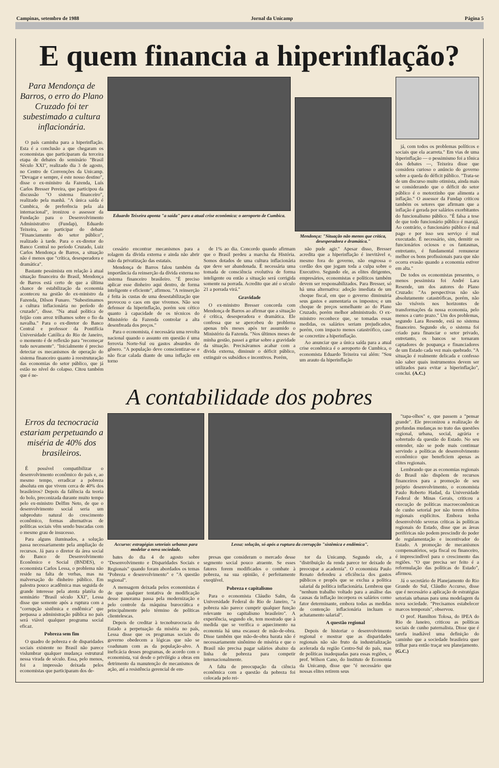Campinas, setembro de 1988 Jornal da Unicamp Página 5
E quem financia a hiperinflação?
Para Mendonça de Barros, o erro do Plano Cruzado foi ter subestimado a cultura inflacionária.
O país caminha para a hiperinflação. Esta é a conclusão a que chegaram os economistas que participaram da terceira etapa de debates do seminário "Brasil Século XXI", realizado dia 3 de agosto, no Centro de Convenções da Unicamp. "Devagar e sempre, é este nosso destino", disse o ex-ministro da Fazenda, Luís Carlos Bresser Pereira, que participou da discussão "O sistema financeiro", realizado pela manhã. "A única saída é Cumbica, de preferência pela ala internacional", ironizou o assessor da Fundação para o Desenvolvimento Administrativo (Fundap), Eduardo Teixeira, ao participar do debate "Financiamento do setor público", realizado à tarde. Para o ex-diretor do Banco Central no período Cruzado, Luiz Carlos Mendonça de Barros, a situação não é menos que "crítica, desesperadora e dramática".
Bastante pessimista em relação à atual situação financeira do Brasil, Mendonça de Barros está certo de que a última chance de estabilização da economia aconteceu na gestão do ex-ministro da Fazenda, Dilson Funaro. "Subestimamos a cultura inflacionária no período do cruzado", disse. "Na atual política de feijão com arroz trilhamos sobre o fio da navalha." Para o ex-diretor do Banco Central e professor da Pontifícia Universidade Católica do Rio de Janeiro, o momento é de reflexão para "recomeçar tudo novamente". "Inicialmente é preciso detectar os mecanismos de operação do sistema financeiro quanto à reestruturação das economias do setor público, que já estão no nível do colapso. Citou também que é ne-
Eduardo Teixeira aponta "a saída" para a atual crise econômica: o aeroporto de Cumbica.
Mendonça: "Situação não menos que crítica, desesperadora e dramática."
cessário encontrar mecanismos para a rolagem da dívida externa e ainda não abrir mão da privatização das estatais.
Mendonça de Barros falou também da importância da reinserção da dívida externa no sistema financeiro brasileiro. "É preciso aplicar esse dinheiro aqui dentro, de forma inteligente e eficiente", afirmou. "A reinserção é feita às custas de uma desestabilização que provocou o caos em que vivemos. Não sou defensor da hiperinflação, porém sou cético quanto à capacidade de os técnicos do Ministério da Fazenda controlar a alta desenfreada dos preços."
Para o economista, é necessária uma revolta nacional quando o assunto em questão é uma ferrovia Norte-Sul ou gastos absurdos do gênero. "A população deve conscientizar-se e não ficar calada diante de uma inflação em torno
de 1% ao dia. Concordo quando afirmam que o Brasil perdeu a marcha da História. Somos dotados de uma cultura inflacionária que deve ser abandonada. É necessária uma tomada de consciência evolutiva de forma inteligente ou então a situação será corrigida somente na porrada. Acredito que até o século 21 a porrada virá."
Gravidade
O ex-ministro Bresser concorda com Mendonça de Barros ao afirmar que a situação é crítica, desesperadora e dramática. Ele confessa que se apercebeu do problema apenas três meses após ter assumido o Ministério da Fazenda. "Nos últimos meses de minha gestão, passei a gritar sobre a gravidade da situação. Precisávamos acabar com a dívida externa, diminuir o déficit público, extinguir os subsídios e incentivos. Porém,
não pude agir." Apesar disso, Bresser acredita que a hiperinflação é inevitável e, mesmo fora do governo, não engrossa o cordão dos que jogam toda a culpa sobre o Executivo. Segundo ele, as elites dirigentes, empresários, economistas e políticos também devem ser responsabilizados. Para Bresser, só há uma alternativa: adoção imediata de um choque fiscal, em que o governo diminuiria seus gastos e aumentaria os impostos; e um choque de preços semelhante ao do Plano Cruzado, porém melhor administrado. O ex-ministro reconhece que, se tomadas essas medidas, os salários seriam prejudicados, porém, com impacto menos catastrófico, caso se concretize a hiperinflação.
Ao anunciar que a única saída para a atual crise econômica é o aeroporto de Cumbica, o economista Eduardo Teixeira vai além: "Sou um arauto da hiperinflação
já, com todos os problemas políticos e sociais que ela acarreta." Em vias de uma hiperinflação — o pessimismo foi a tônica dos debates —, Teixeira disse que considera curioso o anúncio do governo sobre a queda do déficit público. "Trata-se de um discurso muito otimista, ainda mais se considerando que o déficit do setor público é o motorzinho que alimenta a inflação." O assessor da Fundap criticou também os setores que afirmam que a inflação é gerada por salários exorbitantes do funcionalismo público. "É falsa a tese de que todo funcionário público é marajá. Ao contrário, o funcionário público é mal pago e por isso seu serviço é mal executado. É necessário, sim, demitir os funcionários ociosos e os fantasmas, entretanto, é fundamental remunerar melhor os bons profissionais para que não ocorra evasão quando a economia estiver em alta."
De todos os economistas presentes, o menos pessimista foi André Lara Resende, um dos autores do Plano Cruzado: "As perspectivas não são absolutamente catastróficas, porém, não são visíveis nos horizontes de transformações da nossa economia, pelo menos a curto prazo." Um dos problemas, segundo Lara Resende, está no sistema financeiro. Segundo ele, o sistema foi criado para financiar o setor privado, entretanto, os bancos se tornaram captadores de poupança e financiadores de um Estado cada vez mais quebrado. "A situação é realmente delicada e confesso não saber quais instrumentos devem ser utilizados para evitar a hiperinflação", conclui. (A.C.)
A contabilidade dos pobres
Erros da tecnocracia estariam perpetuando a miséria de 40% dos brasileiros.
É possível compatibilizar o desenvolvimento econômico do país e, ao mesmo tempo, erradicar a pobreza absoluta em que vivem cerca de 40% dos brasileiros? Depois da falência da teoria do bolo, preconizada durante muito tempo pelo ex-ministro Delfim Neto, de que o desenvolvimento social seria um subproduto natural do crescimento econômico, formas alternativas de políticas sociais vêm sendo buscadas com o mesmo grau de insucesso.
Para alguns iluminados, a solução passa necessariamente pela ampliação de recursos. Já para o diretor da área social do Banco de Desenvolvimento Econômico e Social (BNDES), o economista Carlos Lessa, o problema não reside na falta de verbas, mas na malversação do dinheiro público. Em palestra pouco acadêmica mas seguida de grande interesse pela atenta platéia do seminário "Brasil século XXI", Lessa disse que somente após a ruptura com a "corrupção sistêmica e endêmica" que perpassa a administração pública no país será viável qualquer programa social eficaz.
Pobreza sem fim
O quadro de pobreza e de disparidades sociais existente no Brasil não parece vislumbrar qualquer mudança estrutural nessa virada de século. Essa, pelo menos, foi a impressão deixada pelos economistas que participaram dos de-
Accurso: estragégias setoriais urbanas para modelar a nova sociedade.
Lessa: solução, só após a ruptura da corrupção "sistêmica e endêmica".
bates do dia 4 de agosto sobre "Desenvolvimento e Disparidades Sociais e Regionais" quando foram abordados os temas "Pobreza e desenvolvimento" e "A questão regional".
A mensagem deixada pelos economistas é de que qualquer tentativa de modificação desse panorama passa pela modernização e pelo controle da máquina burocrática e principalmente pelo término de políticas clientelescas.
Depois de creditar à tecnoburocracia do Estado a perpetuação da miséria no país, Lessa disse que os programas sociais do governo obedecem a lógicas que não se coadunam com as da população-alvo. A ineficácia desses programas, de acordo com o economista, vai desde o privilégio a obras em detrimento da manutenção de mecanismos de ação, até a resistência gerencial de em-
presas que consideram o mercado desse segmento social pouco atraente. Se esses fatores forem modificados o combate à pobreza, na sua opinião, é perfeitamente exeqüível.
Pobreza e capitalismo
Para o economista Cláudio Salm, da Universidade Federal do Rio de Janeiro, "a pobreza não parece cumprir qualquer função relevante no capitalismo brasileiro". A experiência, segundo ele, tem mostrado que à medida que se verifica o aquecimento na economia há uma escassez de mão-de-obra. Disse também que mão-de-obra barata não é necessariamente sinônimo de miséria e que o Brasil não precisa pagar salários abaixo da linha de pobreza para competir internacionalmente.
A falta de preocupação da ciência econômica com a questão da pobreza foi colocada pelo rei-
tor da Unicamp. Segundo ele, a "distribuição da renda parece ter deixado de preocupar a academia". O economista Paulo Renato defendeu a eficiência dos gastos públicos e propôs que se exclua a política salarial da política inflacionária. Lembrou que "nenhum trabalho voltado para a análise das causas da inflação incorpora os salários como fator determinante, embora todas as medidas de contenção inflacionária incluam o achatamento salarial".
A questão regional
Depois de historiar o desenvolvimento regional e mostrar que as disparidades regionais não são fruto da industrialização acelerada da região Centro-Sul do país, mas de políticas inadequadas para essas regiões, o prof. Wilson Cano, do Instituto de Economia da Unicamp, disse que "é necessário que nossas elites retirem seus
"tapa-olhos" e, que passem a "pensar grande". Ele preconizou a realização de profundas mudanças no trato das questões regional, urbana, social, agrária e sobretudo da questão do Estado. No seu entender, não se pode mais continuar servindo a políticas de desenvolvimento econômico que beneficiem apenas as elites regionais.
Lembrando que as economias regionais do Brasil não dispõem de recursos financeiros para a promoção de seu próprio desenvolvimento, o economista Paulo Roberto Hadad, da Universidade Federal de Minas Gerais, criticou a execução de políticas macroeconômicas de cunho setorial por não terem efeitos regionais explícitos. Embora tenha desenvolvido severas críticas às políticas regionais do Estado, disse que as áreas periféricas não podem prescindir do poder de regulamentação e incentivador do Estado. A promoção de mecanismos compensatórios, seja fiscal ou financeiro, é imprescindível para o crescimento das regiões. "O que precisa ser feito é a reformulação das políticas do Estado", afirmou.
Já o secretário de Planejamento do Rio Grande do Sul, Cláudio Accurso, disse que é necessário a aplicação de estratégias setoriais urbanas para uma modelagem da nova sociedade. "Precisamos estabelecer marcos temporais", observou.
O prof. Hamilton Tolosa, do IPEA do Rio de Janeiro, criticou as políticas sociais de cunho paternalista. Disse que é tarefa inadiável uma definição do caminho que a sociedade brasileira quer trilhar para então traçar seu planejamento. (G.C.)